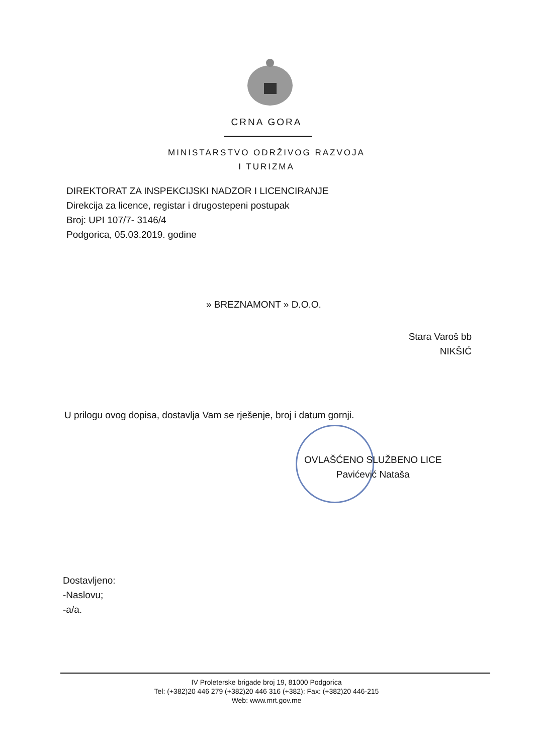CRNA GORA
MINISTARSTVO ODRŽIVOG RAZVOJA
I TURIZMA
DIREKTORAT ZA INSPEKCIJSKI NADZOR I LICENCIRANJE
Direkcija za licence, registar i drugostepeni postupak
Broj: UPI 107/7- 3146/4
Podgorica, 05.03.2019. godine
» BREZNAMONT » D.O.O.
Stara Varoš bb
NIKŠIĆ
U prilogu ovog dopisa, dostavlja Vam se rješenje, broj i datum gornji.
OVLAŠĆENO SLUŽBENO LICE
Pavićević Nataša
Dostavljeno:
-Naslovu;
-a/a.
IV Proleterske brigade broj 19, 81000 Podgorica
Tel: (+382)20 446 279 (+382)20 446 316 (+382); Fax: (+382)20 446-215
Web: www.mrt.gov.me